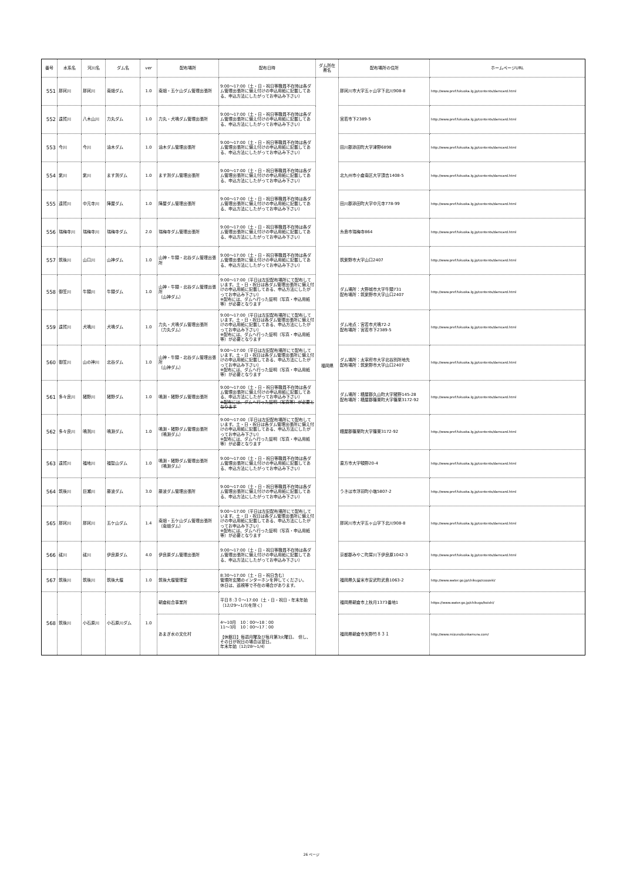| 番号 | 水系名 | 河川名 | ダム名 | ver | 配布場所 | 配布日時 | ダム所在県名 | 配布場所の住所 | ホームページURL |
| --- | --- | --- | --- | --- | --- | --- | --- | --- | --- |
| 551 | 那珂川 | 那珂川 | 南畑ダム | 1.0 | 南畑・五ケ山ダム管理出張所 | 9:00～17:00（土・日・祝日等職員不在時は各ダム管理出張所に備え付けの申込用紙に記載してある、申込方法にしたがってお申込み下さい） | 福岡県 | 那珂川市大字五ヶ山字下北川908-8 | http://www.pref.fukuoka.lg.jp/contents/damcard.html |
| 552 | 遠賀川 | 八木山川 | 力丸ダム | 1.0 | 力丸・犬鳴ダム管理出張所 | 9:00～17:00（土・日・祝日等職員不在時は各ダム管理出張所に備え付けの申込用紙に記載してある、申込方法にしたがってお申込み下さい） | | 宮若市下2389-5 | http://www.pref.fukuoka.lg.jp/contents/damcard.html |
| 553 | 今川 | 今川 | 油木ダム | 1.0 | 油木ダム管理出張所 | 9:00～17:00（土・日・祝日等職員不在時は各ダム管理出張所に備え付けの申込用紙に記載してある、申込方法にしたがってお申込み下さい） | | 田川郡添田町大字津野6898 | http://www.pref.fukuoka.lg.jp/contents/damcard.html |
| 554 | 紫川 | 紫川 | ます渕ダム | 1.0 | ます渕ダム管理出張所 | 9:00～17:00（土・日・祝日等職員不在時は各ダム管理出張所に備え付けの申込用紙に記載してある、申込方法にしたがってお申込み下さい） | | 北九州市小倉南区大字頂吉1408-5 | http://www.pref.fukuoka.lg.jp/contents/damcard.html |
| 555 | 遠賀川 | 中元寺川 | 陣屋ダム | 1.0 | 陣屋ダム管理出張所 | 9:00～17:00（土・日・祝日等職員不在時は各ダム管理出張所に備え付けの申込用紙に記載してある、申込方法にしたがってお申込み下さい） | | 田川郡添田町大字中元寺778-99 | http://www.pref.fukuoka.lg.jp/contents/damcard.html |
| 556 | 瑞梅寺川 | 瑞梅寺川 | 瑞梅寺ダム | 2.0 | 瑞梅寺ダム管理出張所 | 9:00～17:00（土・日・祝日等職員不在時は各ダム管理出張所に備え付けの申込用紙に記載してある、申込方法にしたがってお申込み下さい） | | 糸島市瑞梅寺864 | http://www.pref.fukuoka.lg.jp/contents/damcard.html |
| 557 | 筑後川 | 山口川 | 山神ダム | 1.0 | 山神・牛頸・北谷ダム管理出張所 | 9:00～17:00（土・日・祝日等職員不在時は各ダム管理出張所に備え付けの申込用紙に記載してある、申込方法にしたがってお申込み下さい） | | 筑紫野市大字山口2407 | http://www.pref.fukuoka.lg.jp/contents/damcard.html |
| 558 | 御笠川 | 牛頸川 | 牛頸ダム | 1.0 | 山神・牛頸・北谷ダム管理出張所 （山神ダム） | 9:00～17:00（平日は左記配布場所にて配布しています。土・日・祝日は各ダム管理出張所に備え付けの申込用紙に記載してある、申込方法にしたがってお申込み下さい） ※配布には、ダムへ行った証明（写真・申込用紙等）が必要となります | | ダム場所：大野城市大字牛頸731 配布場所：筑紫野市大字山口2407 | http://www.pref.fukuoka.lg.jp/contents/damcard.html |
| 559 | 遠賀川 | 犬鳴川 | 犬鳴ダム | 1.0 | 力丸・犬鳴ダム管理出張所 （力丸ダム） | 9:00～17:00（平日は左記配布場所にて配布しています。土・日・祝日は各ダム管理出張所に備え付けの申込用紙に記載してある、申込方法にしたがってお申込み下さい） ※配布には、ダムへ行った証明（写真・申込用紙等）が必要となります | | ダム地点：宮若市犬鳴72-2 配布場所：宮若市下2389-5 | http://www.pref.fukuoka.lg.jp/contents/damcard.html |
| 560 | 御笠川 | 山の神川 | 北谷ダム | 1.0 | 山神・牛頸・北谷ダム管理出張所 （山神ダム） | 9:00～17:00（平日は左記配布場所にて配布しています。土・日・祝日は各ダム管理出張所に備え付けの申込用紙に記載してある、申込方法にしたがってお申込み下さい） ※配布には、ダムへ行った証明（写真・申込用紙等）が必要となります | | ダム場所：太宰府市大字北谷別所地先 配布場所：筑紫野市大字山口2407 | http://www.pref.fukuoka.lg.jp/contents/damcard.html |
| 561 | 多々良川 | 猪野川 | 猪野ダム | 1.0 | 鳴淵・猪野ダム管理出張所 | 9:00～17:00（土・日・祝日等職員不在時は各ダム管理出張所に備え付けの申込用紙に記載してある、申込方法にしたがってお申込み下さい） ※配布には、ダムへ行った証明（写真等）が必要となります | | ダム場所：糟屋郡久山町大字猪野145-28 配布場所：糟屋郡篠栗町大字篠栗3172-92 | http://www.pref.fukuoka.lg.jp/contents/damcard.html |
| 562 | 多々良川 | 鳴渕川 | 鳴淵ダム | 1.0 | 鳴淵・猪野ダム管理出張所 （鳴淵ダム） | 9:00～17:00（平日は左記配布場所にて配布しています。土・日・祝日は各ダム管理出張所に備え付けの申込用紙に記載してある、申込方法にしたがってお申込み下さい） ※配布には、ダムへ行った証明（写真・申込用紙等）が必要となります | | 糟屋郡篠栗町大字篠栗3172-92 | http://www.pref.fukuoka.lg.jp/contents/damcard.html |
| 563 | 遠賀川 | 福地川 | 福智山ダム | 1.0 | 鳴淵・猪野ダム管理出張所 （鳴淵ダム） | 9:00～17:00（土・日・祝日等職員不在時は各ダム管理出張所に備え付けの申込用紙に記載してある、申込方法にしたがってお申込み下さい） | | 直方市大字頓野20-4 | http://www.pref.fukuoka.lg.jp/contents/damcard.html |
| 564 | 筑後川 | 巨瀬川 | 藤波ダム | 3.0 | 藤波ダム管理出張所 | 9:00～17:00（土・日・祝日等職員不在時は各ダム管理出張所に備え付けの申込用紙に記載してある、申込方法にしたがってお申込み下さい） | | うきは市浮羽町小塩5807-2 | http://www.pref.fukuoka.lg.jp/contents/damcard.html |
| 565 | 那珂川 | 那珂川 | 五ケ山ダム | 1.4 | 南畑・五ケ山ダム管理出張所 （南畑ダム） | 9:00～17:00（平日は左記配布場所にて配布しています。土・日・祝日は各ダム管理出張所に備え付けの申込用紙に記載してある、申込方法にしたがってお申込み下さい） ※配布には、ダムへ行った証明（写真・申込用紙等）が必要となります | | 那珂川市大字五ヶ山字下北川908-8 | http://www.pref.fukuoka.lg.jp/contents/damcard.html |
| 566 | 祓川 | 祓川 | 伊良原ダム | 4.0 | 伊良原ダム管理出張所 | 9:00～17:00（土・日・祝日等職員不在時は各ダム管理出張所に備え付けの申込用紙に記載してある、申込方法にしたがってお申込み下さい） | | 京都郡みやこ町犀川下伊良原1042-3 | http://www.pref.fukuoka.lg.jp/contents/damcard.html |
| 567 | 筑後川 | 筑後川 | 筑後大堰 | 1.0 | 筑後大堰管理室 | 8:30～17:00（土・日・祝日含む） 管理所玄関のインターホンを押してください。 休日は、巡視等で不在の場合があります。 | | 福岡県久留米市安武町武島1063-2 | http://www.water.go.jp/chikugo/coozeki/ |
| 568 | 筑後川 | 小石原川 | 小石原川ダム | 1.0 | 朝倉総合事業所 | 平日８:３０～17:00（土・日・祝日・年末年始（12/29～1/3)を除く） | | 福岡県朝倉市上秋月1373番地1 | https://www.water.go.jp/chikugo/koishi/ |
| | | | | | あまぎ水の文化村 | 4～10月 10：00～18：00 11～3月 10：00～17：00 【休館日】毎週月曜及び毎月第3火曜日。 但し、その日が祝日の場合は翌日。 年末年始（12/28～1/4） | | 福岡県朝倉市矢野竹８３１ | http://www.mizunobunkamura.com/ |
26 ページ